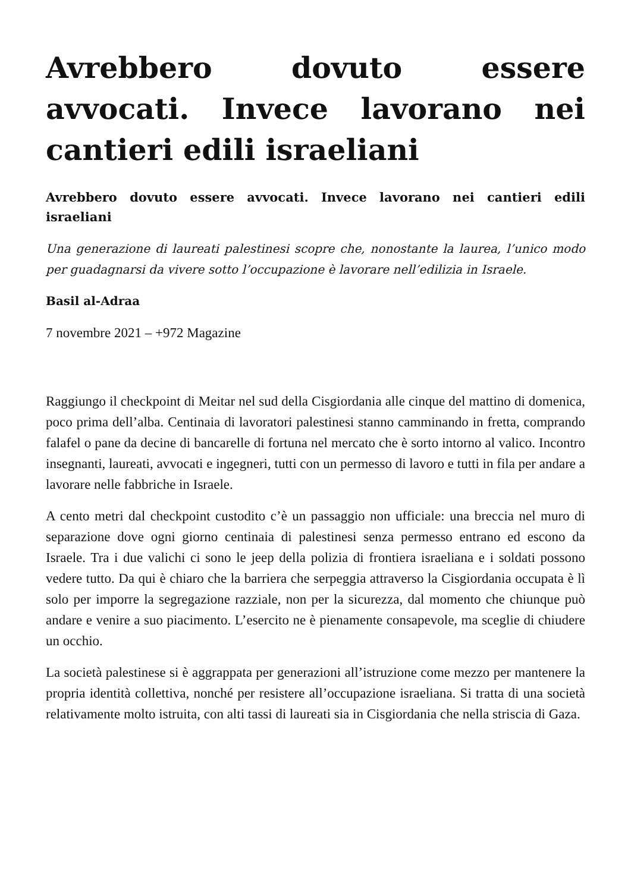Avrebbero dovuto essere avvocati. Invece lavorano nei cantieri edili israeliani
Avrebbero dovuto essere avvocati. Invece lavorano nei cantieri edili israeliani
Una generazione di laureati palestinesi scopre che, nonostante la laurea, l’unico modo per guadagnarsi da vivere sotto l’occupazione è lavorare nell’edilizia in Israele.
Basil al-Adraa
7 novembre 2021 – +972 Magazine
Raggiungo il checkpoint di Meitar nel sud della Cisgiordania alle cinque del mattino di domenica, poco prima dell’alba. Centinaia di lavoratori palestinesi stanno camminando in fretta, comprando falafel o pane da decine di bancarelle di fortuna nel mercato che è sorto intorno al valico. Incontro insegnanti, laureati, avvocati e ingegneri, tutti con un permesso di lavoro e tutti in fila per andare a lavorare nelle fabbriche in Israele.
A cento metri dal checkpoint custodito c’è un passaggio non ufficiale: una breccia nel muro di separazione dove ogni giorno centinaia di palestinesi senza permesso entrano ed escono da Israele. Tra i due valichi ci sono le jeep della polizia di frontiera israeliana e i soldati possono vedere tutto. Da qui è chiaro che la barriera che serpeggia attraverso la Cisgiordania occupata è lì solo per imporre la segregazione razziale, non per la sicurezza, dal momento che chiunque può andare e venire a suo piacimento. L’esercito ne è pienamente consapevole, ma sceglie di chiudere un occhio.
La società palestinese si è aggrappata per generazioni all’istruzione come mezzo per mantenere la propria identità collettiva, nonché per resistere all’occupazione israeliana. Si tratta di una società relativamente molto istruita, con alti tassi di laureati sia in Cisgiordania che nella striscia di Gaza.